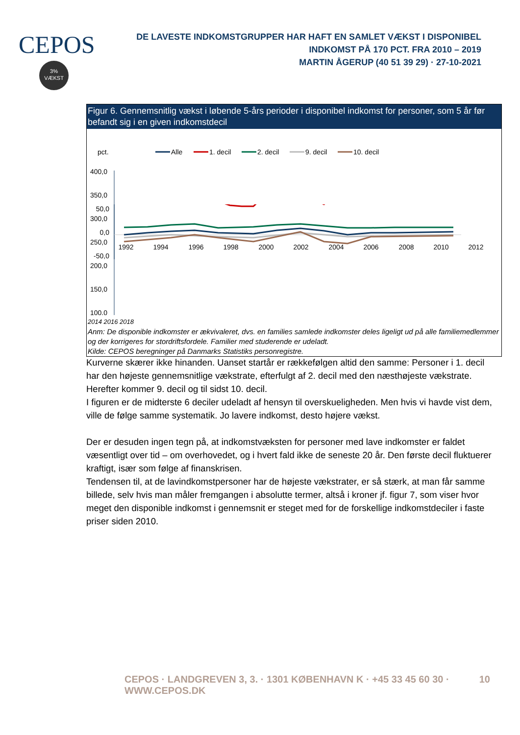CEPOS
3%
VÆKST
DE LAVESTE INDKOMSTGRUPPER HAR HAFT EN SAMLET VÆKST I DISPONIBEL INDKOMST PÅ 170 PCT. FRA 2010 – 2019
MARTIN ÅGERUP (40 51 39 29) · 27-10-2021
Figur 6. Gennemsnitlig vækst i løbende 5-års perioder i disponibel indkomst for personer, som 5 år før befandt sig i en given indkomstdecil
pct.
Alle
1. decil
2. decil
9. decil
10. decil
400,0
350,0
300,0
250,0
200,0
150,0
100,0
50,0
0,0
-50,0
1992
1994
1996
1998
2000
2002
2004
2006
2008
2010
2012
2014 2016 2018
Anm: De disponible indkomster er ækvivaleret, dvs. en families samlede indkomster deles ligeligt ud på alle familiemedlemmer og der korrigeres for stordriftsfordele. Familier med studerende er udeladt.
Kilde: CEPOS beregninger på Danmarks Statistiks personregistre.
Kurverne skærer ikke hinanden. Uanset startår er rækkefølgen altid den samme: Personer i 1. decil har den højeste gennemsnitlige vækstrate, efterfulgt af 2. decil med den næsthøjeste vækstrate. Herefter kommer 9. decil og til sidst 10. decil.
I figuren er de midterste 6 deciler udeladt af hensyn til overskueligheden. Men hvis vi havde vist dem, ville de følge samme systematik. Jo lavere indkomst, desto højere vækst.
Der er desuden ingen tegn på, at indkomstvæksten for personer med lave indkomster er faldet væsentligt over tid – om overhovedet, og i hvert fald ikke de seneste 20 år. Den første decil fluktuerer kraftigt, især som følge af finanskrisen.
Tendensen til, at de lavindkomstpersoner har de højeste vækstrater, er så stærk, at man får samme billede, selv hvis man måler fremgangen i absolutte termer, altså i kroner jf. figur 7, som viser hvor meget den disponible indkomst i gennemsnit er steget med for de forskellige indkomstdeciler i faste priser siden 2010.
CEPOS · LANDGREVEN 3, 3. · 1301 KØBENHAVN K · +45 33 45 60 30 · WWW.CEPOS.DK 10